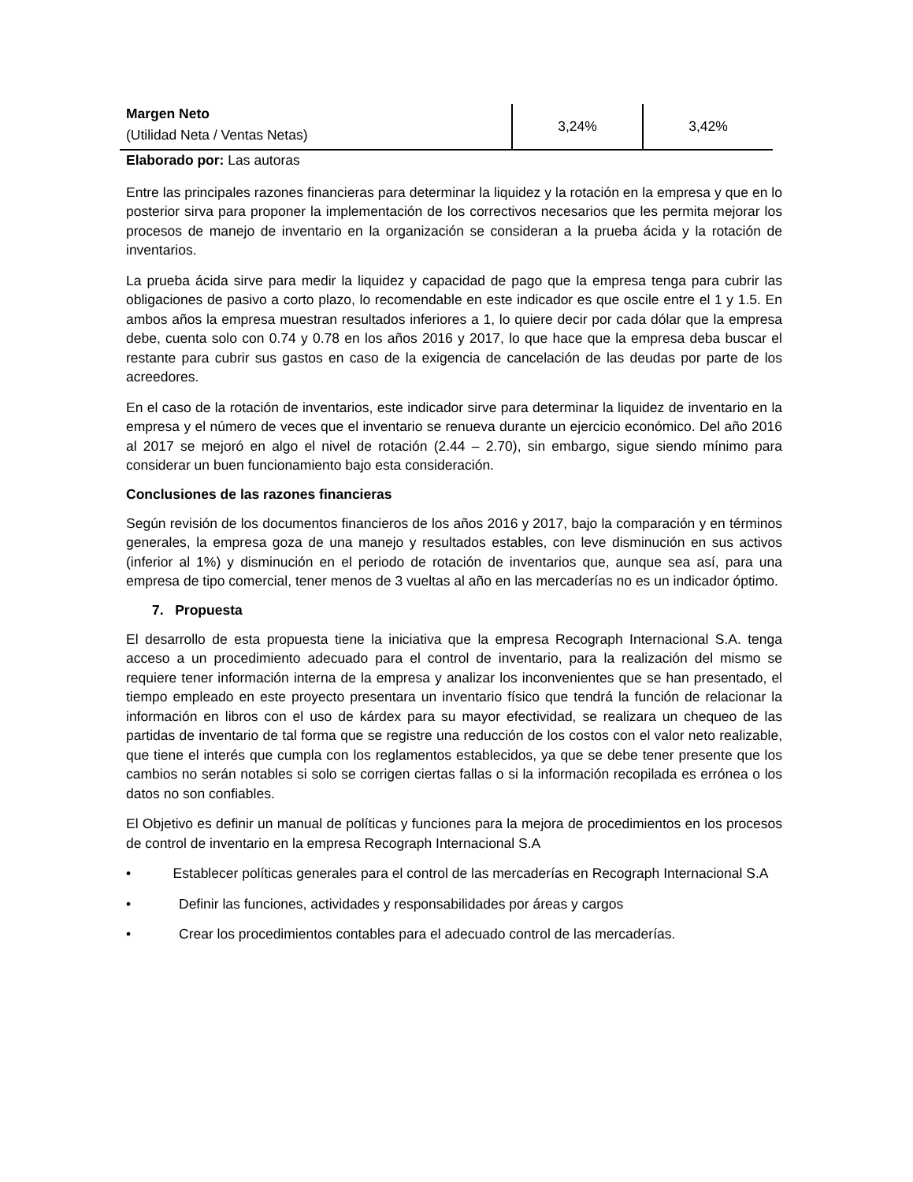| Margen Neto (Utilidad Neta / Ventas Netas) | 3,24% | 3,42% |
Elaborado por: Las autoras
Entre las principales razones financieras para determinar la liquidez y la rotación en la empresa y que en lo posterior sirva para proponer la implementación de los correctivos necesarios que les permita mejorar los procesos de manejo de inventario en la organización se consideran a la prueba ácida y la rotación de inventarios.
La prueba ácida sirve para medir la liquidez y capacidad de pago que la empresa tenga para cubrir las obligaciones de pasivo a corto plazo, lo recomendable en este indicador es que oscile entre el 1 y 1.5. En ambos años la empresa muestran resultados inferiores a 1, lo quiere decir por cada dólar que la empresa debe, cuenta solo con 0.74 y 0.78 en los años 2016 y 2017, lo que hace que la empresa deba buscar el restante para cubrir sus gastos en caso de la exigencia de cancelación de las deudas por parte de los acreedores.
En el caso de la rotación de inventarios, este indicador sirve para determinar la liquidez de inventario en la empresa y el número de veces que el inventario se renueva durante un ejercicio económico. Del año 2016 al 2017 se mejoró en algo el nivel de rotación (2.44 – 2.70), sin embargo, sigue siendo mínimo para considerar un buen funcionamiento bajo esta consideración.
Conclusiones de las razones financieras
Según revisión de los documentos financieros de los años 2016 y 2017, bajo la comparación y en términos generales, la empresa goza de una manejo y resultados estables, con leve disminución en sus activos (inferior al 1%) y disminución en el periodo de rotación de inventarios que, aunque sea así, para una empresa de tipo comercial, tener menos de 3 vueltas al año en las mercaderías no es un indicador óptimo.
7. Propuesta
El desarrollo de esta propuesta tiene la iniciativa que la empresa Recograph Internacional S.A. tenga acceso a un procedimiento adecuado para el control de inventario, para la realización del mismo se requiere tener información interna de la empresa y analizar los inconvenientes que se han presentado, el tiempo empleado en este proyecto presentara un inventario físico que tendrá la función de relacionar la información en libros con el uso de kárdex para su mayor efectividad, se realizara un chequeo de las partidas de inventario de tal forma que se registre una reducción de los costos con el valor neto realizable, que tiene el interés que cumpla con los reglamentos establecidos, ya que se debe tener presente que los cambios no serán notables si solo se corrigen ciertas fallas o si la información recopilada es errónea o los datos no son confiables.
El Objetivo es definir un manual de políticas y funciones para la mejora de procedimientos en los procesos de control de inventario en la empresa Recograph Internacional S.A
• Establecer políticas generales para el control de las mercaderías en Recograph Internacional S.A
• Definir las funciones, actividades y responsabilidades por áreas y cargos
• Crear los procedimientos contables para el adecuado control de las mercaderías.